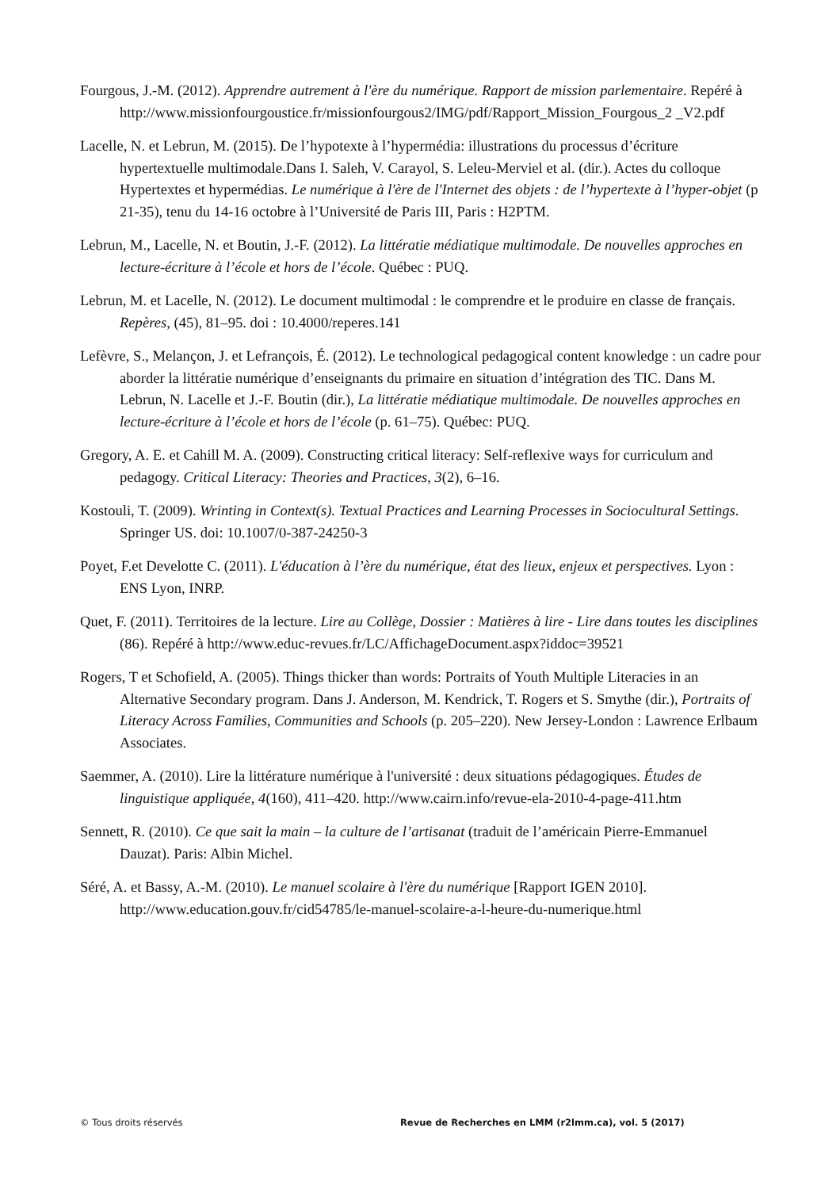Fourgous, J.-M. (2012). Apprendre autrement à l'ère du numérique. Rapport de mission parlementaire. Repéré à http://www.missionfourgoustice.fr/missionfourgous2/IMG/pdf/Rapport_Mission_Fourgous_2 _V2.pdf
Lacelle, N. et Lebrun, M. (2015). De l’hypotexte à l’hypermédia: illustrations du processus d’écriture hypertextuelle multimodale.Dans I. Saleh, V. Carayol, S. Leleu-Merviel et al. (dir.). Actes du colloque Hypertextes et hypermédias. Le numérique à l'ère de l'Internet des objets : de l’hypertexte à l’hyper-objet (p 21-35), tenu du 14-16 octobre à l’Université de Paris III, Paris : H2PTM.
Lebrun, M., Lacelle, N. et Boutin, J.-F. (2012). La littératie médiatique multimodale. De nouvelles approches en lecture-écriture à l’école et hors de l’école. Québec : PUQ.
Lebrun, M. et Lacelle, N. (2012). Le document multimodal : le comprendre et le produire en classe de français. Repères, (45), 81–95. doi : 10.4000/reperes.141
Lefèvre, S., Melançon, J. et Lefrançois, É. (2012). Le technological pedagogical content knowledge : un cadre pour aborder la littératie numérique d’enseignants du primaire en situation d’intégration des TIC. Dans M. Lebrun, N. Lacelle et J.-F. Boutin (dir.), La littératie médiatique multimodale. De nouvelles approches en lecture-écriture à l’école et hors de l’école (p. 61–75). Québec: PUQ.
Gregory, A. E. et Cahill M. A. (2009). Constructing critical literacy: Self-reflexive ways for curriculum and pedagogy. Critical Literacy: Theories and Practices, 3(2), 6–16.
Kostouli, T. (2009). Wrinting in Context(s). Textual Practices and Learning Processes in Sociocultural Settings. Springer US. doi: 10.1007/0-387-24250-3
Poyet, F.et Develotte C. (2011). L'éducation à l’ère du numérique, état des lieux, enjeux et perspectives. Lyon : ENS Lyon, INRP.
Quet, F. (2011). Territoires de la lecture. Lire au Collège, Dossier : Matières à lire - Lire dans toutes les disciplines (86). Repéré à http://www.educ-revues.fr/LC/AffichageDocument.aspx?iddoc=39521
Rogers, T et Schofield, A. (2005). Things thicker than words: Portraits of Youth Multiple Literacies in an Alternative Secondary program. Dans J. Anderson, M. Kendrick, T. Rogers et S. Smythe (dir.), Portraits of Literacy Across Families, Communities and Schools (p. 205–220). New Jersey-London : Lawrence Erlbaum Associates.
Saemmer, A. (2010). Lire la littérature numérique à l'université : deux situations pédagogiques. Études de linguistique appliquée, 4(160), 411–420. http://www.cairn.info/revue-ela-2010-4-page-411.htm
Sennett, R. (2010). Ce que sait la main – la culture de l’artisanat (traduit de l’américain Pierre-Emmanuel Dauzat). Paris: Albin Michel.
Séré, A. et Bassy, A.-M. (2010). Le manuel scolaire à l'ère du numérique [Rapport IGEN 2010]. http://www.education.gouv.fr/cid54785/le-manuel-scolaire-a-l-heure-du-numerique.html
© Tous droits réservés Revue de Recherches en LMM (r2lmm.ca), vol. 5 (2017)